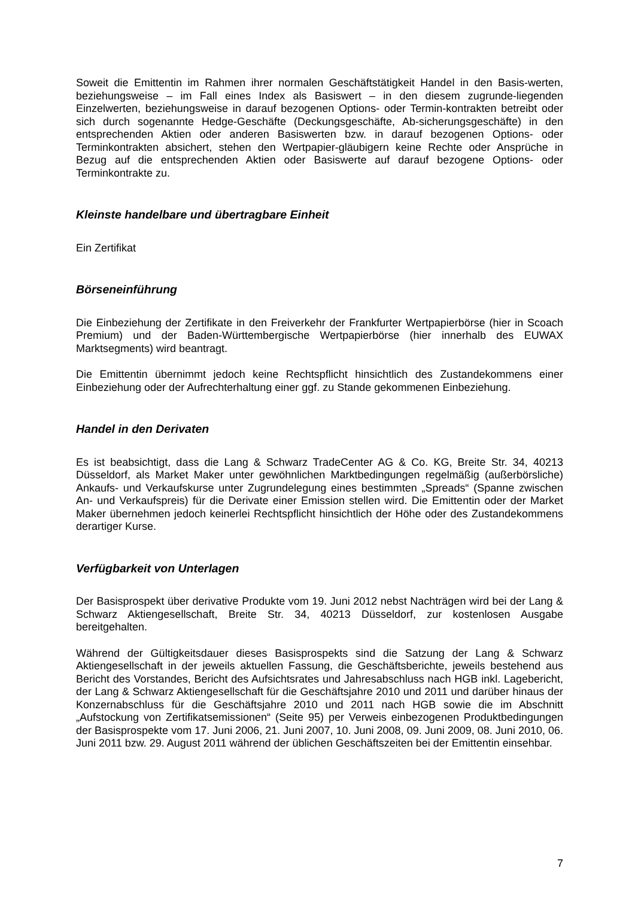Soweit die Emittentin im Rahmen ihrer normalen Geschäftstätigkeit Handel in den Basis-werten, beziehungsweise – im Fall eines Index als Basiswert – in den diesem zugrunde-liegenden Einzelwerten, beziehungsweise in darauf bezogenen Options- oder Termin-kontrakten betreibt oder sich durch sogenannte Hedge-Geschäfte (Deckungsgeschäfte, Ab-sicherungsgeschäfte) in den entsprechenden Aktien oder anderen Basiswerten bzw. in darauf bezogenen Options- oder Terminkontrakten absichert, stehen den Wertpapier-gläubigern keine Rechte oder Ansprüche in Bezug auf die entsprechenden Aktien oder Basiswerte auf darauf bezogene Options- oder Terminkontrakte zu.
Kleinste handelbare und übertragbare Einheit
Ein Zertifikat
Börseneinführung
Die Einbeziehung der Zertifikate in den Freiverkehr der Frankfurter Wertpapierbörse (hier in Scoach Premium) und der Baden-Württembergische Wertpapierbörse (hier innerhalb des EUWAX Marktsegments) wird beantragt.
Die Emittentin übernimmt jedoch keine Rechtspflicht hinsichtlich des Zustandekommens einer Einbeziehung oder der Aufrechterhaltung einer ggf. zu Stande gekommenen Einbeziehung.
Handel in den Derivaten
Es ist beabsichtigt, dass die Lang & Schwarz TradeCenter AG & Co. KG, Breite Str. 34, 40213 Düsseldorf, als Market Maker unter gewöhnlichen Marktbedingungen regelmäßig (außerbörsliche) Ankaufs- und Verkaufskurse unter Zugrundelegung eines bestimmten „Spreads“ (Spanne zwischen An- und Verkaufspreis) für die Derivate einer Emission stellen wird. Die Emittentin oder der Market Maker übernehmen jedoch keinerlei Rechtspflicht hinsichtlich der Höhe oder des Zustandekommens derartiger Kurse.
Verfügbarkeit von Unterlagen
Der Basisprospekt über derivative Produkte vom 19. Juni 2012 nebst Nachträgen wird bei der Lang & Schwarz Aktiengesellschaft, Breite Str. 34, 40213 Düsseldorf, zur kostenlosen Ausgabe bereitgehalten.
Während der Gültigkeitsdauer dieses Basisprospekts sind die Satzung der Lang & Schwarz Aktiengesellschaft in der jeweils aktuellen Fassung, die Geschäftsberichte, jeweils bestehend aus Bericht des Vorstandes, Bericht des Aufsichtsrates und Jahresabschluss nach HGB inkl. Lagebericht, der Lang & Schwarz Aktiengesellschaft für die Geschäftsjahre 2010 und 2011 und darüber hinaus der Konzernabschluss für die Geschäftsjahre 2010 und 2011 nach HGB sowie die im Abschnitt „Aufstockung von Zertifikatsemissionen“ (Seite 95) per Verweis einbezogenen Produktbedingungen der Basisprospekte vom 17. Juni 2006, 21. Juni 2007, 10. Juni 2008, 09. Juni 2009, 08. Juni 2010, 06. Juni 2011 bzw. 29. August 2011 während der üblichen Geschäftszeiten bei der Emittentin einsehbar.
7